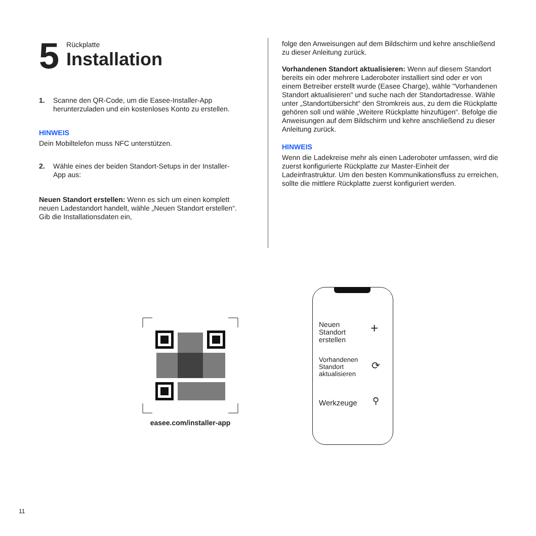5
Rückplatte
Installation
1. Scanne den QR-Code, um die Easee-Installer-App herunterzuladen und ein kostenloses Konto zu erstellen.
HINWEIS
Dein Mobiltelefon muss NFC unterstützen.
2. Wähle eines der beiden Standort-Setups in der Installer-App aus:
Neuen Standort erstellen: Wenn es sich um einen komplett neuen Ladestandort handelt, wähle „Neuen Standort erstellen“. Gib die Installationsdaten ein,
folge den Anweisungen auf dem Bildschirm und kehre anschließend zu dieser Anleitung zurück.
Vorhandenen Standort aktualisieren: Wenn auf diesem Standort bereits ein oder mehrere Laderoboter installiert sind oder er von einem Betreiber erstellt wurde (Easee Charge), wähle "Vorhandenen Standort aktualisieren" und suche nach der Standortadresse. Wähle unter „Standortübersicht“ den Stromkreis aus, zu dem die Rückplatte gehören soll und wähle „Weitere Rückplatte hinzufügen“. Befolge die Anweisungen auf dem Bildschirm und kehre anschließend zu dieser Anleitung zurück.
HINWEIS
Wenn die Ladekreise mehr als einen Laderoboter umfassen, wird die zuerst konfigurierte Rückplatte zur Master-Einheit der Ladeinfrastruktur. Um den besten Kommunikationsfluss zu erreichen, sollte die mittlere Rückplatte zuerst konfiguriert werden.
easee.com/installer-app
Neuen
Standort
erstellen
+
Vorhandenen
Standort
aktualisieren
⟳
Werkzeuge ⚲
11